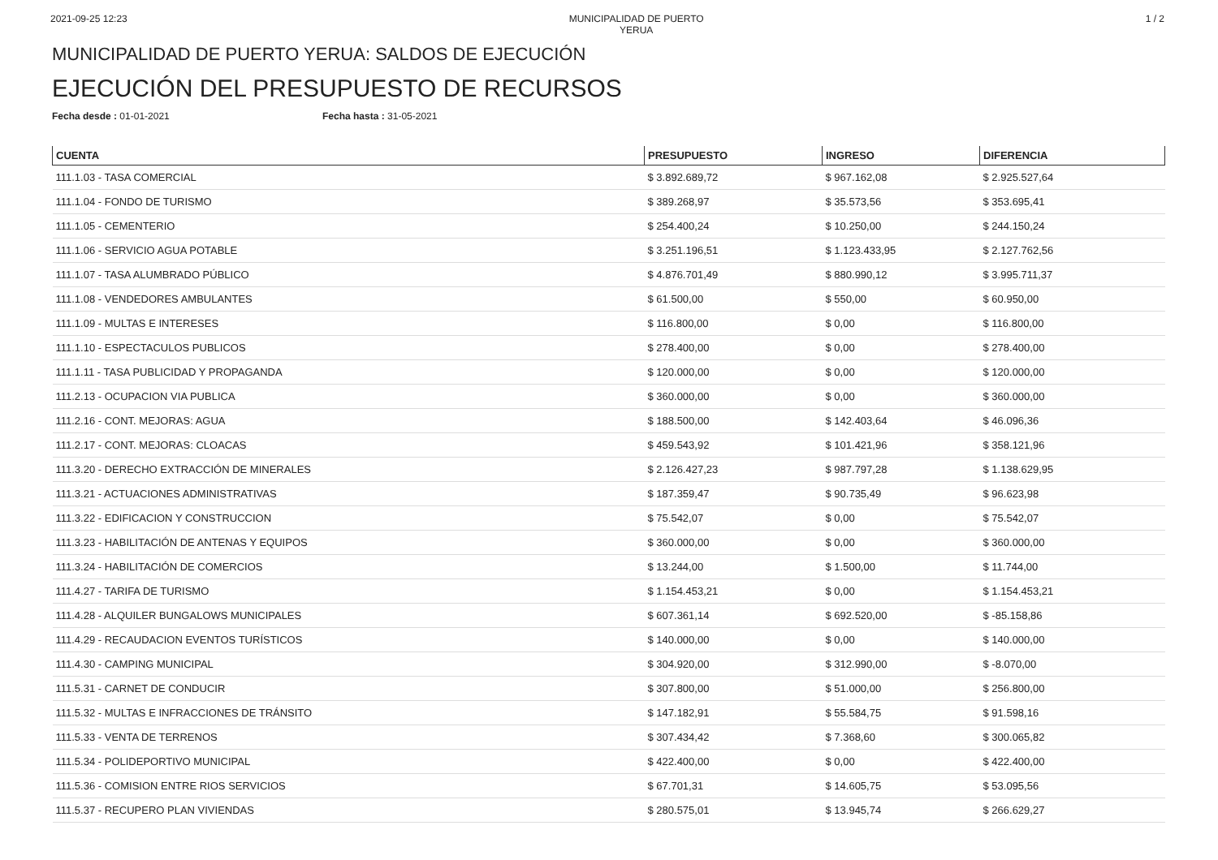2021-09-25 12:23 MUNICIPALIDAD DE PUERTO YERUA
1 / 2
MUNICIPALIDAD DE PUERTO YERUA: SALDOS DE EJECUCIÓN
EJECUCIÓN DEL PRESUPUESTO DE RECURSOS
Fecha desde : 01-01-2021 Fecha hasta : 31-05-2021
| CUENTA | PRESUPUESTO | INGRESO | DIFERENCIA |
| --- | --- | --- | --- |
| 111.1.03 - TASA COMERCIAL | $ 3.892.689,72 | $ 967.162,08 | $ 2.925.527,64 |
| 111.1.04 - FONDO DE TURISMO | $ 389.268,97 | $ 35.573,56 | $ 353.695,41 |
| 111.1.05 - CEMENTERIO | $ 254.400,24 | $ 10.250,00 | $ 244.150,24 |
| 111.1.06 - SERVICIO AGUA POTABLE | $ 3.251.196,51 | $ 1.123.433,95 | $ 2.127.762,56 |
| 111.1.07 - TASA ALUMBRADO PÚBLICO | $ 4.876.701,49 | $ 880.990,12 | $ 3.995.711,37 |
| 111.1.08 - VENDEDORES AMBULANTES | $ 61.500,00 | $ 550,00 | $ 60.950,00 |
| 111.1.09 - MULTAS E INTERESES | $ 116.800,00 | $ 0,00 | $ 116.800,00 |
| 111.1.10 - ESPECTACULOS PUBLICOS | $ 278.400,00 | $ 0,00 | $ 278.400,00 |
| 111.1.11 - TASA PUBLICIDAD Y PROPAGANDA | $ 120.000,00 | $ 0,00 | $ 120.000,00 |
| 111.2.13 - OCUPACION VIA PUBLICA | $ 360.000,00 | $ 0,00 | $ 360.000,00 |
| 111.2.16 - CONT. MEJORAS: AGUA | $ 188.500,00 | $ 142.403,64 | $ 46.096,36 |
| 111.2.17 - CONT. MEJORAS: CLOACAS | $ 459.543,92 | $ 101.421,96 | $ 358.121,96 |
| 111.3.20 - DERECHO EXTRACCIÓN DE MINERALES | $ 2.126.427,23 | $ 987.797,28 | $ 1.138.629,95 |
| 111.3.21 - ACTUACIONES ADMINISTRATIVAS | $ 187.359,47 | $ 90.735,49 | $ 96.623,98 |
| 111.3.22 - EDIFICACION Y CONSTRUCCION | $ 75.542,07 | $ 0,00 | $ 75.542,07 |
| 111.3.23 - HABILITACIÓN DE ANTENAS Y EQUIPOS | $ 360.000,00 | $ 0,00 | $ 360.000,00 |
| 111.3.24 - HABILITACIÓN DE COMERCIOS | $ 13.244,00 | $ 1.500,00 | $ 11.744,00 |
| 111.4.27 - TARIFA DE TURISMO | $ 1.154.453,21 | $ 0,00 | $ 1.154.453,21 |
| 111.4.28 - ALQUILER BUNGALOWS MUNICIPALES | $ 607.361,14 | $ 692.520,00 | $ -85.158,86 |
| 111.4.29 - RECAUDACION EVENTOS TURÍSTICOS | $ 140.000,00 | $ 0,00 | $ 140.000,00 |
| 111.4.30 - CAMPING MUNICIPAL | $ 304.920,00 | $ 312.990,00 | $ -8.070,00 |
| 111.5.31 - CARNET DE CONDUCIR | $ 307.800,00 | $ 51.000,00 | $ 256.800,00 |
| 111.5.32 - MULTAS E INFRACCIONES DE TRÁNSITO | $ 147.182,91 | $ 55.584,75 | $ 91.598,16 |
| 111.5.33 - VENTA DE TERRENOS | $ 307.434,42 | $ 7.368,60 | $ 300.065,82 |
| 111.5.34 - POLIDEPORTIVO MUNICIPAL | $ 422.400,00 | $ 0,00 | $ 422.400,00 |
| 111.5.36 - COMISION ENTRE RIOS SERVICIOS | $ 67.701,31 | $ 14.605,75 | $ 53.095,56 |
| 111.5.37 - RECUPERO PLAN VIVIENDAS | $ 280.575,01 | $ 13.945,74 | $ 266.629,27 |